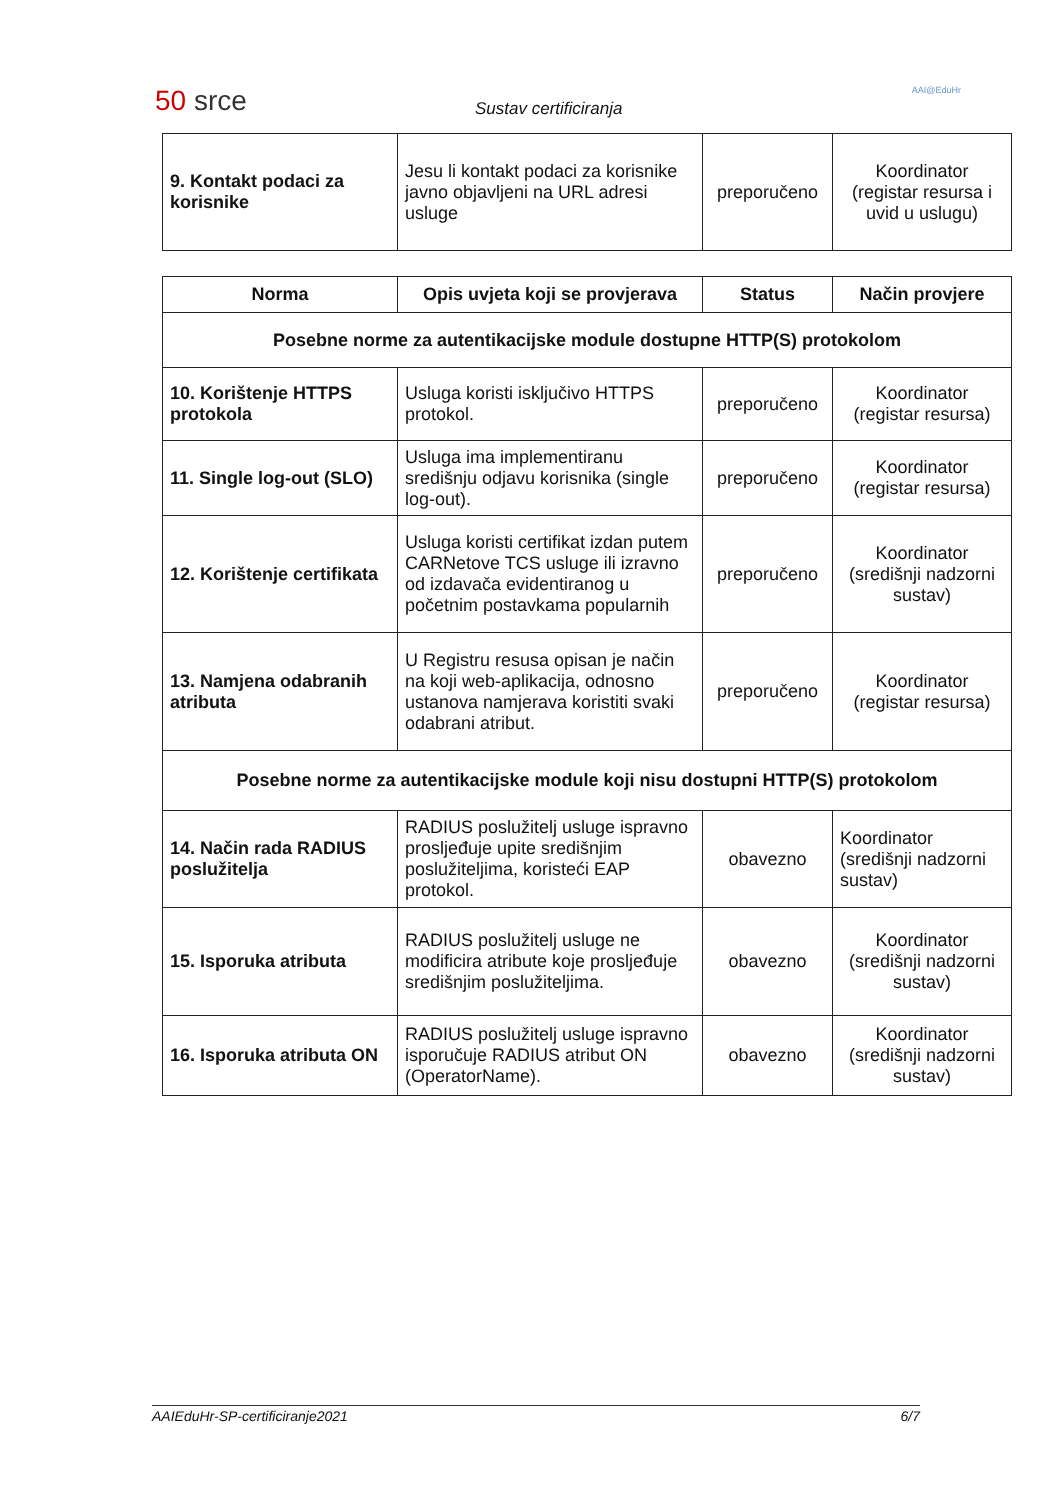50 srce Sustav certificiranja
AAI@EduHr
| 9. Kontakt podaci za korisnike | Jesu li kontakt podaci za korisnike javno objavljeni na URL adresi usluge | preporučeno | Koordinator (registar resursa i uvid u uslugu) |
| Norma | Opis uvjeta koji se provjerava | Status | Način provjere |
| --- | --- | --- | --- |
| Posebne norme za autentikacijske module dostupne HTTP(S) protokolom | | | |
| 10. Korištenje HTTPS protokola | Usluga koristi isključivo HTTPS protokol. | preporučeno | Koordinator (registar resursa) |
| 11. Single log-out (SLO) | Usluga ima implementiranu središnju odjavu korisnika (single log-out). | preporučeno | Koordinator (registar resursa) |
| 12. Korištenje certifikata | Usluga koristi certifikat izdan putem CARNetove TCS usluge ili izravno od izdavača evidentiranog u početnim postavkama popularnih | preporučeno | Koordinator (središnji nadzorni sustav) |
| 13. Namjena odabranih atributa | U Registru resusa opisan je način na koji web-aplikacija, odnosno ustanova namjerava koristiti svaki odabrani atribut. | preporučeno | Koordinator (registar resursa) |
| Posebne norme za autentikacijske module koji nisu dostupni HTTP(S) protokolom | | | |
| 14. Način rada RADIUS poslužitelja | RADIUS poslužitelj usluge ispravno prosljeđuje upite središnjim poslužiteljima, koristeći EAP protokol. | obavezno | Koordinator (središnji nadzorni sustav) |
| 15. Isporuka atributa | RADIUS poslužitelj usluge ne modificira atribute koje prosljeđuje središnjim poslužiteljima. | obavezno | Koordinator (središnji nadzorni sustav) |
| 16. Isporuka atributa ON | RADIUS poslužitelj usluge ispravno isporučuje RADIUS atribut ON (OperatorName). | obavezno | Koordinator (središnji nadzorni sustav) |
AAIEduHr-SP-certificiranje2021 6/7